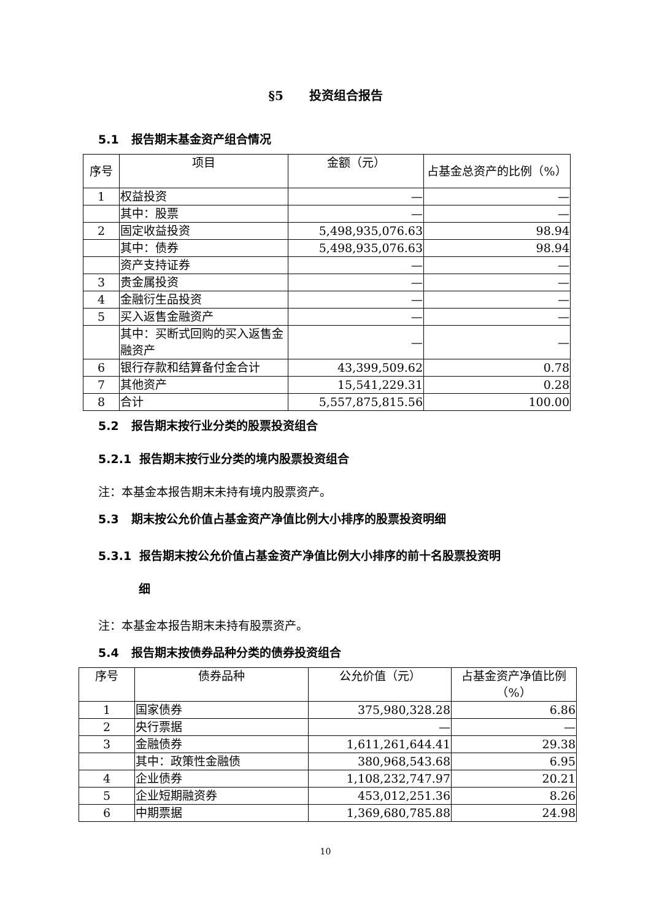§5 投资组合报告
5.1 报告期末基金资产组合情况
| 序号 | 项目 | 金额（元） | 占基金总资产的比例（%） |
| --- | --- | --- | --- |
| 1 | 权益投资 | — | — |
| | 其中：股票 | — | — |
| 2 | 固定收益投资 | 5,498,935,076.63 | 98.94 |
| | 其中：债券 | 5,498,935,076.63 | 98.94 |
| | 资产支持证券 | — | — |
| 3 | 贵金属投资 | — | — |
| 4 | 金融衍生品投资 | — | — |
| 5 | 买入返售金融资产 | — | — |
| | 其中：买断式回购的买入返售金融资产 | — | — |
| 6 | 银行存款和结算备付金合计 | 43,399,509.62 | 0.78 |
| 7 | 其他资产 | 15,541,229.31 | 0.28 |
| 8 | 合计 | 5,557,875,815.56 | 100.00 |
5.2 报告期末按行业分类的股票投资组合
5.2.1 报告期末按行业分类的境内股票投资组合
注：本基金本报告期末未持有境内股票资产。
5.3 期末按公允价值占基金资产净值比例大小排序的股票投资明细
5.3.1 报告期末按公允价值占基金资产净值比例大小排序的前十名股票投资明
细
注：本基金本报告期末未持有股票资产。
5.4 报告期末按债券品种分类的债券投资组合
| 序号 | 债券品种 | 公允价值（元） | 占基金资产净值比例（%） |
| --- | --- | --- | --- |
| 1 | 国家债券 | 375,980,328.28 | 6.86 |
| 2 | 央行票据 | — | — |
| 3 | 金融债券 | 1,611,261,644.41 | 29.38 |
| | 其中：政策性金融债 | 380,968,543.68 | 6.95 |
| 4 | 企业债券 | 1,108,232,747.97 | 20.21 |
| 5 | 企业短期融资券 | 453,012,251.36 | 8.26 |
| 6 | 中期票据 | 1,369,680,785.88 | 24.98 |
10